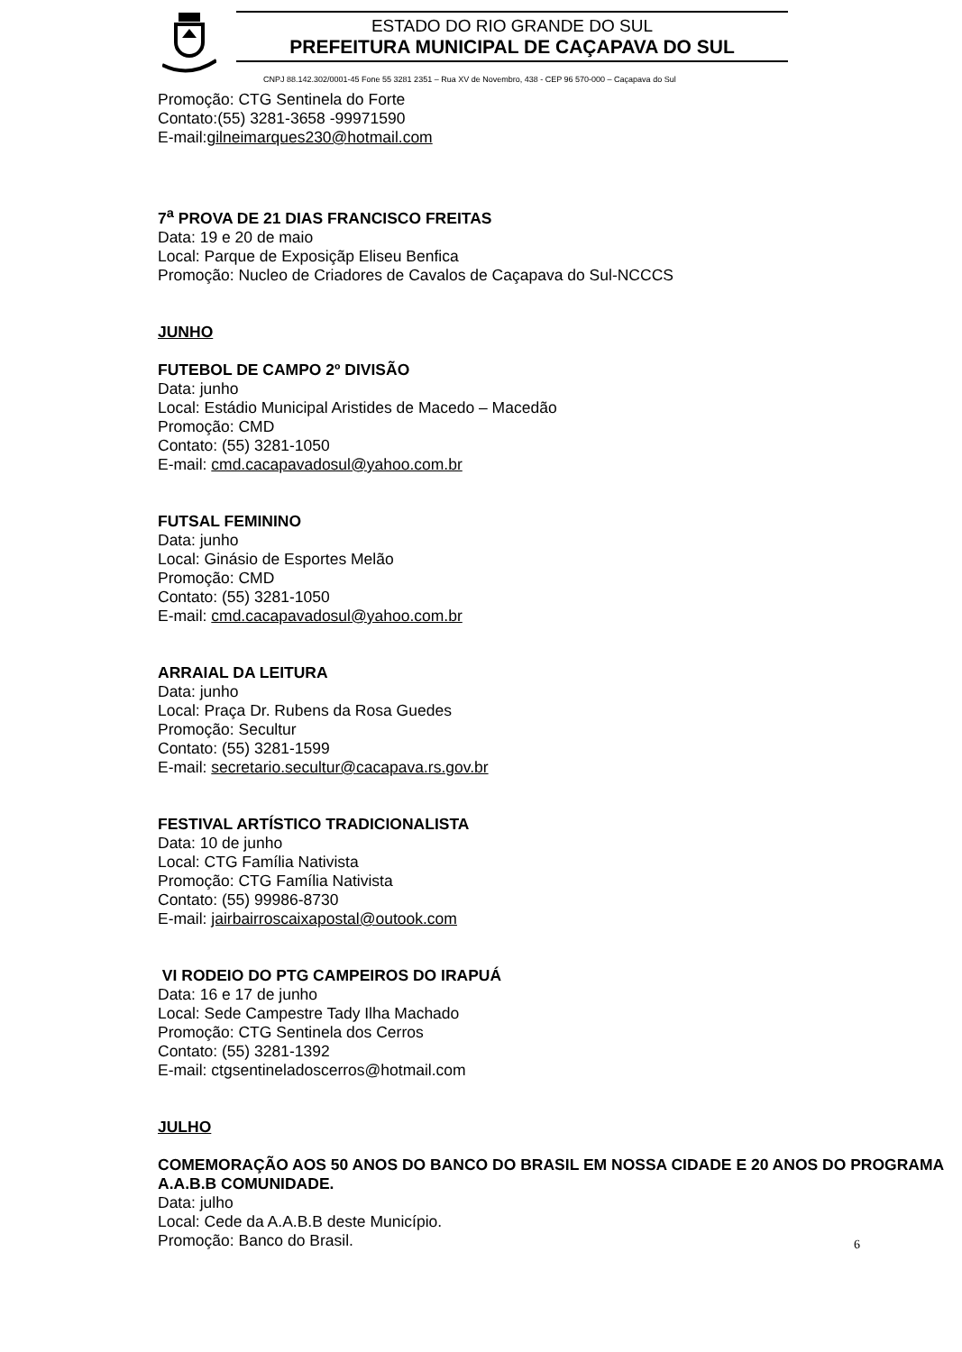ESTADO DO RIO GRANDE DO SUL
PREFEITURA MUNICIPAL DE CAÇAPAVA DO SUL
CNPJ 88.142.302/0001-45 Fone 55 3281 2351 – Rua XV de Novembro, 438 - CEP 96 570-000 – Caçapava do Sul
Promoção: CTG Sentinela do Forte
Contato:(55) 3281-3658 -99971590
E-mail:gilneimarques230@hotmail.com
7<sup>a</sup> PROVA DE 21 DIAS FRANCISCO FREITAS
Data: 19 e 20 de maio
Local: Parque de Exposiçãp Eliseu Benfica
Promoção: Nucleo de Criadores de Cavalos de Caçapava do Sul-NCCCS
JUNHO
FUTEBOL DE CAMPO 2º DIVISÃO
Data: junho
Local: Estádio Municipal Aristides de Macedo – Macedão
Promoção: CMD
Contato: (55) 3281-1050
E-mail: cmd.cacapavadosul@yahoo.com.br
FUTSAL FEMININO
Data: junho
Local: Ginásio de Esportes Melão
Promoção: CMD
Contato: (55) 3281-1050
E-mail: cmd.cacapavadosul@yahoo.com.br
ARRAIAL DA LEITURA
Data: junho
Local: Praça Dr. Rubens da Rosa Guedes
Promoção: Secultur
Contato: (55) 3281-1599
E-mail: secretario.secultur@cacapava.rs.gov.br
FESTIVAL ARTÍSTICO TRADICIONALISTA
Data: 10 de junho
Local: CTG Família Nativista
Promoção: CTG Família Nativista
Contato: (55) 99986-8730
E-mail: jairbairroscaixapostal@outook.com
VI RODEIO DO PTG CAMPEIROS DO IRAPUÁ
Data: 16 e 17 de junho
Local: Sede Campestre Tady Ilha Machado
Promoção: CTG Sentinela dos Cerros
Contato: (55) 3281-1392
E-mail: ctgsentineladoscerros@hotmail.com
JULHO
COMEMORAÇÃO AOS 50 ANOS DO BANCO DO BRASIL EM NOSSA CIDADE E 20 ANOS DO PROGRAMA A.A.B.B COMUNIDADE.
Data: julho
Local: Cede da A.A.B.B deste Município.
Promoção: Banco do Brasil.
6